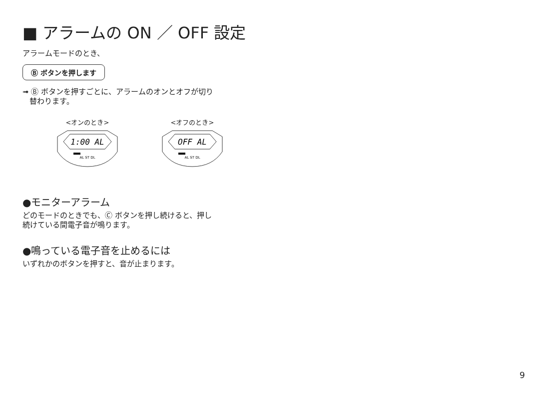■ アラームの ON ／ OFF 設定
アラームモードのとき、
Ⓑ ボタンを押します
➟ Ⓑ ボタンを押すごとに、アラームのオンとオフが切り
替わります。
<オンのとき>
1:00 AL
AL ST DL
<オフのとき>
OFF AL
AL ST DL
●モニターアラーム
どのモードのときでも、Ⓒ ボタンを押し続けると、押し
続けている間電子音が鳴ります。
●鳴っている電子音を止めるには
いずれかのボタンを押すと、音が止まります。
9